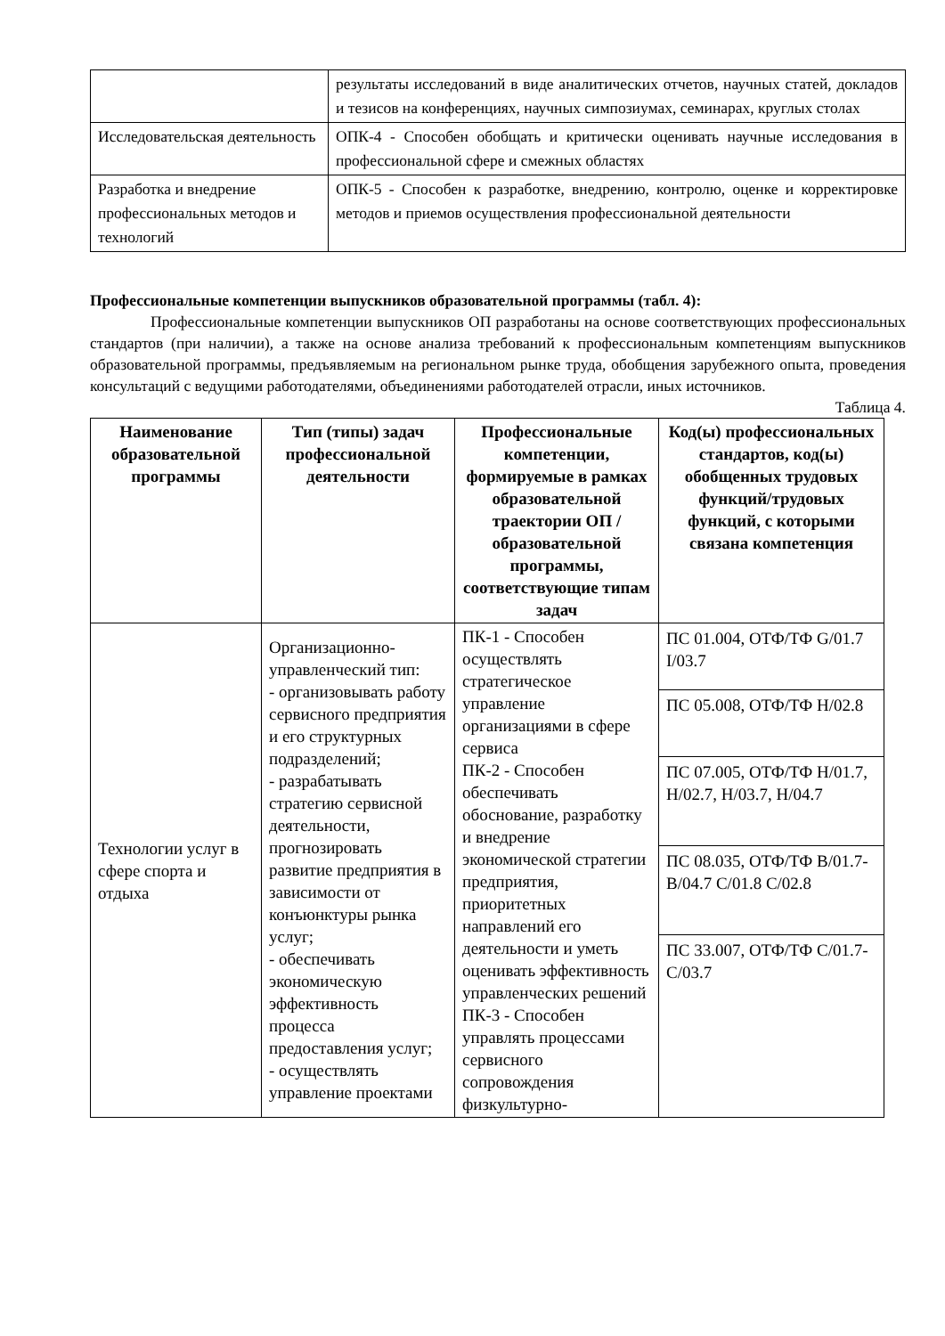| | результаты исследований в виде аналитических отчетов, научных статей, докладов и тезисов на конференциях, научных симпозиумах, семинарах, круглых столах |
| Исследовательская деятельность | ОПК-4 - Способен обобщать и критически оценивать научные исследования в профессиональной сфере и смежных областях |
| Разработка и внедрение профессиональных методов и технологий | ОПК-5 - Способен к разработке, внедрению, контролю, оценке и корректировке методов и приемов осуществления профессиональной деятельности |
Профессиональные компетенции выпускников образовательной программы (табл. 4):
Профессиональные компетенции выпускников ОП разработаны на основе соответствующих профессиональных стандартов (при наличии), а также на основе анализа требований к профессиональным компетенциям выпускников образовательной программы, предъявляемым на региональном рынке труда, обобщения зарубежного опыта, проведения консультаций с ведущими работодателями, объединениями работодателей отрасли, иных источников.
Таблица 4.
| Наименование образовательной программы | Тип (типы) задач профессиональной деятельности | Профессиональные компетенции, формируемые в рамках образовательной траектории ОП / образовательной программы, соответствующие типам задач | Код(ы) профессиональных стандартов, код(ы) обобщенных трудовых функций/трудовых функций, с которыми связана компетенция |
| --- | --- | --- | --- |
| Технологии услуг в сфере спорта и отдыха | Организационно-управленческий тип: - организовывать работу сервисного предприятия и его структурных подразделений; - разрабатывать стратегию сервисной деятельности, прогнозировать развитие предприятия в зависимости от конъюнктуры рынка услуг; - обеспечивать экономическую эффективность процесса предоставления услуг; - осуществлять управление проектами | ПК-1 - Способен осуществлять стратегическое управление организациями в сфере сервиса ПК-2 - Способен обеспечивать обоснование, разработку и внедрение экономической стратегии предприятия, приоритетных направлений его деятельности и уметь оценивать эффективность управленческих решений ПК-3 - Способен управлять процессами сервисного сопровождения физкультурно- | ПС 01.004, ОТФ/ТФ G/01.7 I/03.7 ПС 05.008, ОТФ/ТФ H/02.8 ПС 07.005, ОТФ/ТФ H/01.7, H/02.7, H/03.7, H/04.7 ПС 08.035, ОТФ/ТФ B/01.7-B/04.7 C/01.8 C/02.8 ПС 33.007, ОТФ/ТФ C/01.7- C/03.7 |